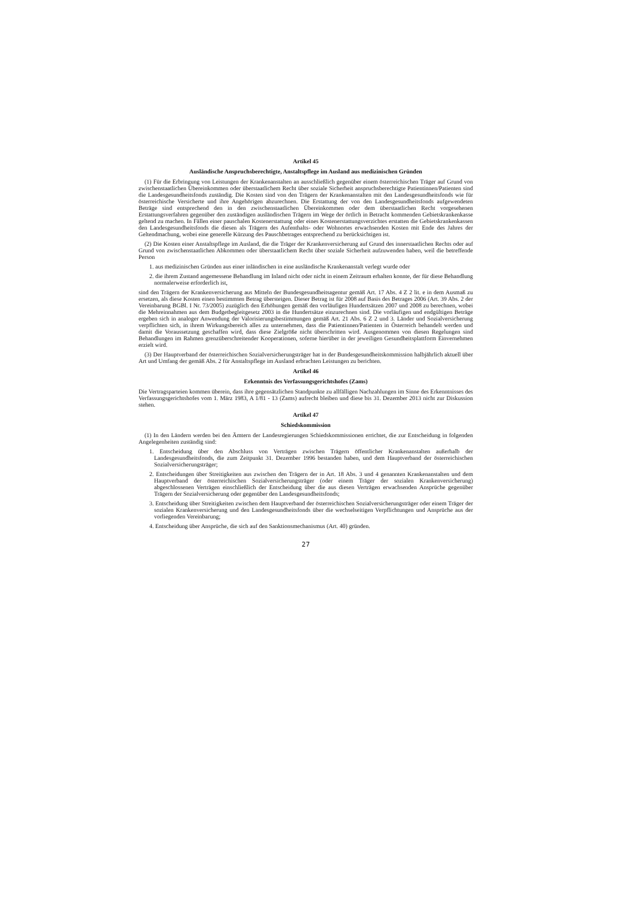Artikel 45
Ausländische Anspruchsberechtigte, Anstaltspflege im Ausland aus medizinischen Gründen
(1) Für die Erbringung von Leistungen der Krankenanstalten an ausschließlich gegenüber einem österreichischen Träger auf Grund von zwischenstaatlichen Übereinkommen oder überstaatlichem Recht über soziale Sicherheit anspruchsberechtigte Patientinnen/Patienten sind die Landesgesundheitsfonds zuständig. Die Kosten sind von den Trägern der Krankenanstalten mit den Landesgesundheitsfonds wie für österreichische Versicherte und ihre Angehörigen abzurechnen. Die Erstattung der von den Landesgesundheitsfonds aufgewendeten Beträge sind entsprechend den in den zwischenstaatlichen Übereinkommen oder dem überstaatlichen Recht vorgesehenen Erstattungsverfahren gegenüber den zuständigen ausländischen Trägern im Wege der örtlich in Betracht kommenden Gebietskrankenkasse geltend zu machen. In Fällen einer pauschalen Kostenerstattung oder eines Kostenerstattungsverzichtes erstatten die Gebietskrankenkassen den Landesgesundheitsfonds die diesen als Trägern des Aufenthalts- oder Wohnortes erwachsenden Kosten mit Ende des Jahres der Geltendmachung, wobei eine generelle Kürzung des Pauschbetrages entsprechend zu berücksichtigen ist.
(2) Die Kosten einer Anstaltspflege im Ausland, die die Träger der Krankenversicherung auf Grund des innerstaatlichen Rechts oder auf Grund von zwischenstaatlichen Abkommen oder überstaatlichem Recht über soziale Sicherheit aufzuwenden haben, weil die betreffende Person
1. aus medizinischen Gründen aus einer inländischen in eine ausländische Krankenanstalt verlegt wurde oder
2. die ihrem Zustand angemessene Behandlung im Inland nicht oder nicht in einem Zeitraum erhalten konnte, der für diese Behandlung normalerweise erforderlich ist,
sind den Trägern der Krankenversicherung aus Mitteln der Bundesgesundheitsagentur gemäß Art. 17 Abs. 4 Z 2 lit. e in dem Ausmaß zu ersetzen, als diese Kosten einen bestimmten Betrag übersteigen. Dieser Betrag ist für 2008 auf Basis des Betrages 2006 (Art. 39 Abs. 2 der Vereinbarung BGBl. I Nr. 73/2005) zuzüglich den Erhöhungen gemäß den vorläufigen Hundertsätzen 2007 und 2008 zu berechnen, wobei die Mehreinnahmen aus dem Budgetbegleitgesetz 2003 in die Hundertsätze einzurechnen sind. Die vorläufigen und endgültigen Beträge ergeben sich in analoger Anwendung der Valorisierungsbestimmungen gemäß Art. 21 Abs. 6 Z 2 und 3. Länder und Sozialversicherung verpflichten sich, in ihrem Wirkungsbereich alles zu unternehmen, dass die Patientinnen/Patienten in Österreich behandelt werden und damit die Voraussetzung geschaffen wird, dass diese Zielgröße nicht überschritten wird. Ausgenommen von diesen Regelungen sind Behandlungen im Rahmen grenzüberschreitender Kooperationen, soferne hierüber in der jeweiligen Gesundheitsplattform Einvernehmen erzielt wird.
(3) Der Hauptverband der österreichischen Sozialversicherungsträger hat in der Bundesgesundheitskommission halbjährlich aktuell über Art und Umfang der gemäß Abs. 2 für Anstaltspflege im Ausland erbrachten Leistungen zu berichten.
Artikel 46
Erkenntnis des Verfassungsgerichtshofes (Zams)
Die Vertragsparteien kommen überein, dass ihre gegensätzlichen Standpunkte zu allfälligen Nachzahlungen im Sinne des Erkenntnisses des Verfassungsgerichtshofes vom 1. März 1983, A 1/81 - 13 (Zams) aufrecht bleiben und diese bis 31. Dezember 2013 nicht zur Diskussion stehen.
Artikel 47
Schiedskommission
(1) In den Ländern werden bei den Ämtern der Landesregierungen Schiedskommissionen errichtet, die zur Entscheidung in folgenden Angelegenheiten zuständig sind:
1. Entscheidung über den Abschluss von Verträgen zwischen Trägern öffentlicher Krankenanstalten außerhalb der Landesgesundheitsfonds, die zum Zeitpunkt 31. Dezember 1996 bestanden haben, und dem Hauptverband der österreichischen Sozialversicherungsträger;
2. Entscheidungen über Streitigkeiten aus zwischen den Trägern der in Art. 18 Abs. 3 und 4 genannten Krankenanstalten und dem Hauptverband der österreichischen Sozialversicherungsträger (oder einem Träger der sozialen Krankenversicherung) abgeschlossenen Verträgen einschließlich der Entscheidung über die aus diesen Verträgen erwachsenden Ansprüche gegenüber Trägern der Sozialversicherung oder gegenüber den Landesgesundheitsfonds;
3. Entscheidung über Streitigkeiten zwischen dem Hauptverband der österreichischen Sozialversicherungsträger oder einem Träger der sozialen Krankenversicherung und den Landesgesundheitsfonds über die wechselseitigen Verpflichtungen und Ansprüche aus der vorliegenden Vereinbarung;
4. Entscheidung über Ansprüche, die sich auf den Sanktionsmechanismus (Art. 40) gründen.
27